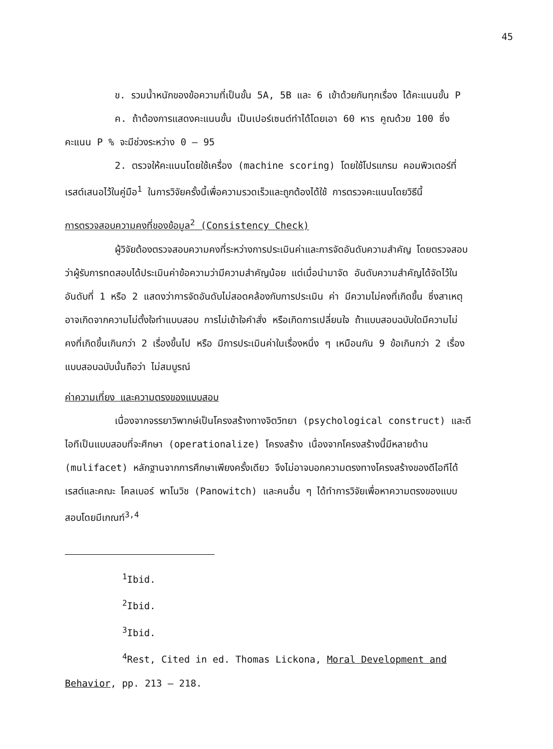45
ข. รวมน้ำหนักของข้อความที่เป็นขั้น 5A, 5B และ 6 เข้าด้วยกันทุกเรื่อง ได้คะแนนขั้น P
ค. ถ้าต้องการแสดงคะแนนขั้น เป็นเปอร์เซนต์ทำได้โดยเอา 60 หาร คูณด้วย 100 ซึ่งคะแนน P % จะมีช่วงระหว่าง 0 – 95
2. ตรวจให้คะแนนโดยใช้เครื่อง (machine scoring) โดยใช้โปรแกรม คอมพิวเตอร์ที่เรสต์เสนอไว้ในคู่มือ<sup>1</sup> ในการวิจัยครั้งนี้เพื่อความรวดเร็วและถูกต้องได้ใช้ การตรวจคะแนนโดยวิธีนี้
การตรวจสอบความคงที่ของข้อมูล<sup>2</sup> (Consistency Check)
ผู้วิจัยต้องตรวจสอบความคงที่ระหว่างการประเมินค่าและการจัดอันดับความสำคัญ โดยตรวจสอบว่าผู้รับการทดสอบได้ประเมินค่าข้อความว่ามีความสำคัญน้อย แต่เมื่อนำมาจัด อันดับความสำคัญได้จัดไว้ในอันดับที่ 1 หรือ 2 แสดงว่าการจัดอันดับไม่สอดคล้องกับการประเมิน ค่า มีความไม่คงที่เกิดขึ้น ซึ่งสาเหตุอาจเกิดจากความไม่ตั้งใจทำแบบสอบ การไม่เข้าใจคำสั่ง หรือเกิดการเปลี่ยนใจ ถ้าแบบสอบฉบับใดมีความไม่คงที่เกิดขึ้นเกินกว่า 2 เรื่องขึ้นไป หรือ มีการประเมินค่าในเรื่องหนึ่ง ๆ เหมือนกัน 9 ข้อเกินกว่า 2 เรื่อง แบบสอบฉบับนั้นถือว่า ไม่สมบูรณ์
ค่าความเที่ยง และความตรงของแบบสอบ
เนื่องจากจรรยาวิพากษ์เป็นโครงสร้างทางจิตวิทยา (psychological construct) และดีไอทีเป็นแบบสอบที่จะศึกษา (operationalize) โครงสร้าง เนื่องจากโครงสร้างนี้มีหลายด้าน (mulifacet) หลักฐานจากการศึกษาเพียงครั้งเดียว จึงไม่อาจบอกความตรงทางโครงสร้างของดีไอทีได้ เรสต์และคณะ โคลเบอร์ พาโนวิช (Panowitch) และคนอื่น ๆ ได้ทำการวิจัยเพื่อหาความตรงของแบบสอบโดยมีเกณฑ์<sup>3,4</sup>
<sup>1</sup> Ibid.
<sup>2</sup> Ibid.
<sup>3</sup> Ibid.
<sup>4</sup> Rest, Cited in ed. Thomas Lickona, Moral Development and Behavior, pp. 213 – 218.